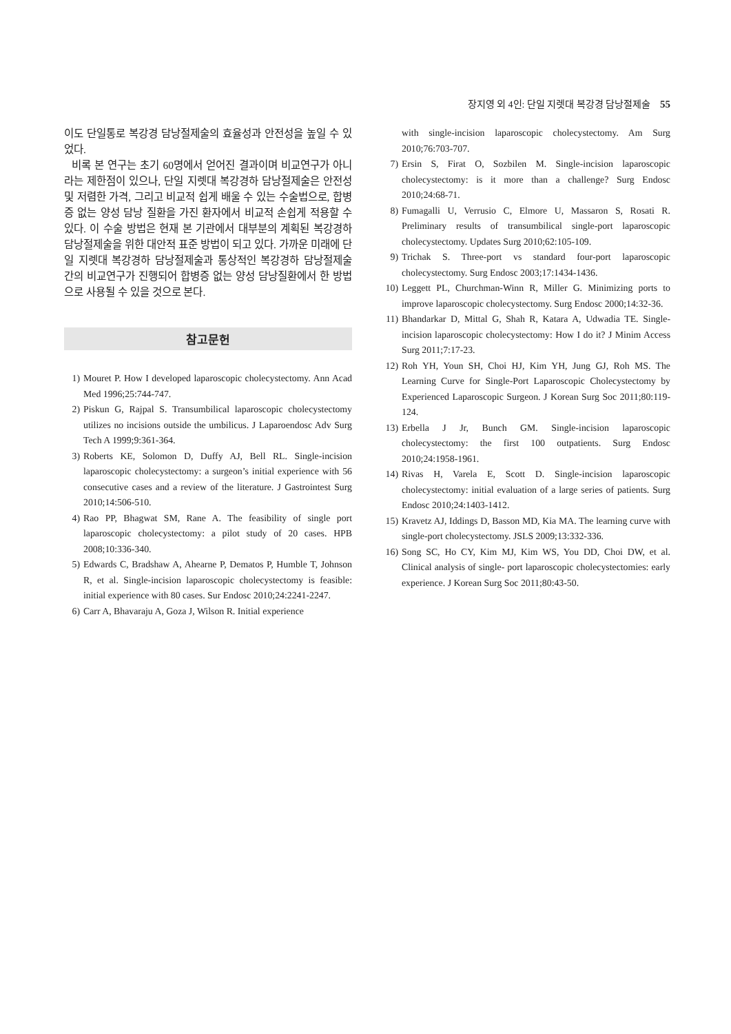장지영 외 4인: 단일 지렛대 복강경 담낭절제술 55
이도 단일통로 복강경 담낭절제술의 효율성과 안전성을 높일 수 있었다.
비록 본 연구는 초기 60명에서 얻어진 결과이며 비교연구가 아니라는 제한점이 있으나, 단일 지렛대 복강경하 담낭절제술은 안전성 및 저렴한 가격, 그리고 비교적 쉽게 배울 수 있는 수술법으로, 합병증 없는 양성 담낭 질환을 가진 환자에서 비교적 손쉽게 적용할 수 있다. 이 수술 방법은 현재 본 기관에서 대부분의 계획된 복강경하 담낭절제술을 위한 대안적 표준 방법이 되고 있다. 가까운 미래에 단일 지렛대 복강경하 담낭절제술과 통상적인 복강경하 담낭절제술 간의 비교연구가 진행되어 합병증 없는 양성 담낭질환에서 한 방법으로 사용될 수 있을 것으로 본다.
참고문헌
1) Mouret P. How I developed laparoscopic cholecystectomy. Ann Acad Med 1996;25:744-747.
2) Piskun G, Rajpal S. Transumbilical laparoscopic cholecystectomy utilizes no incisions outside the umbilicus. J Laparoendosc Adv Surg Tech A 1999;9:361-364.
3) Roberts KE, Solomon D, Duffy AJ, Bell RL. Single-incision laparoscopic cholecystectomy: a surgeon’s initial experience with 56 consecutive cases and a review of the literature. J Gastrointest Surg 2010;14:506-510.
4) Rao PP, Bhagwat SM, Rane A. The feasibility of single port laparoscopic cholecystectomy: a pilot study of 20 cases. HPB 2008;10:336-340.
5) Edwards C, Bradshaw A, Ahearne P, Dematos P, Humble T, Johnson R, et al. Single-incision laparoscopic cholecystectomy is feasible: initial experience with 80 cases. Sur Endosc 2010;24:2241-2247.
6) Carr A, Bhavaraju A, Goza J, Wilson R. Initial experience
with single-incision laparoscopic cholecystectomy. Am Surg 2010;76:703-707.
7) Ersin S, Firat O, Sozbilen M. Single-incision laparoscopic cholecystectomy: is it more than a challenge? Surg Endosc 2010;24:68-71.
8) Fumagalli U, Verrusio C, Elmore U, Massaron S, Rosati R. Preliminary results of transumbilical single-port laparoscopic cholecystectomy. Updates Surg 2010;62:105-109.
9) Trichak S. Three-port vs standard four-port laparoscopic cholecystectomy. Surg Endosc 2003;17:1434-1436.
10) Leggett PL, Churchman-Winn R, Miller G. Minimizing ports to improve laparoscopic cholecystectomy. Surg Endosc 2000;14:32-36.
11) Bhandarkar D, Mittal G, Shah R, Katara A, Udwadia TE. Single-incision laparoscopic cholecystectomy: How I do it? J Minim Access Surg 2011;7:17-23.
12) Roh YH, Youn SH, Choi HJ, Kim YH, Jung GJ, Roh MS. The Learning Curve for Single-Port Laparoscopic Cholecystectomy by Experienced Laparoscopic Surgeon. J Korean Surg Soc 2011;80:119-124.
13) Erbella J Jr, Bunch GM. Single-incision laparoscopic cholecystectomy: the first 100 outpatients. Surg Endosc 2010;24:1958-1961.
14) Rivas H, Varela E, Scott D. Single-incision laparoscopic cholecystectomy: initial evaluation of a large series of patients. Surg Endosc 2010;24:1403-1412.
15) Kravetz AJ, Iddings D, Basson MD, Kia MA. The learning curve with single-port cholecystectomy. JSLS 2009;13:332-336.
16) Song SC, Ho CY, Kim MJ, Kim WS, You DD, Choi DW, et al. Clinical analysis of single- port laparoscopic cholecystectomies: early experience. J Korean Surg Soc 2011;80:43-50.